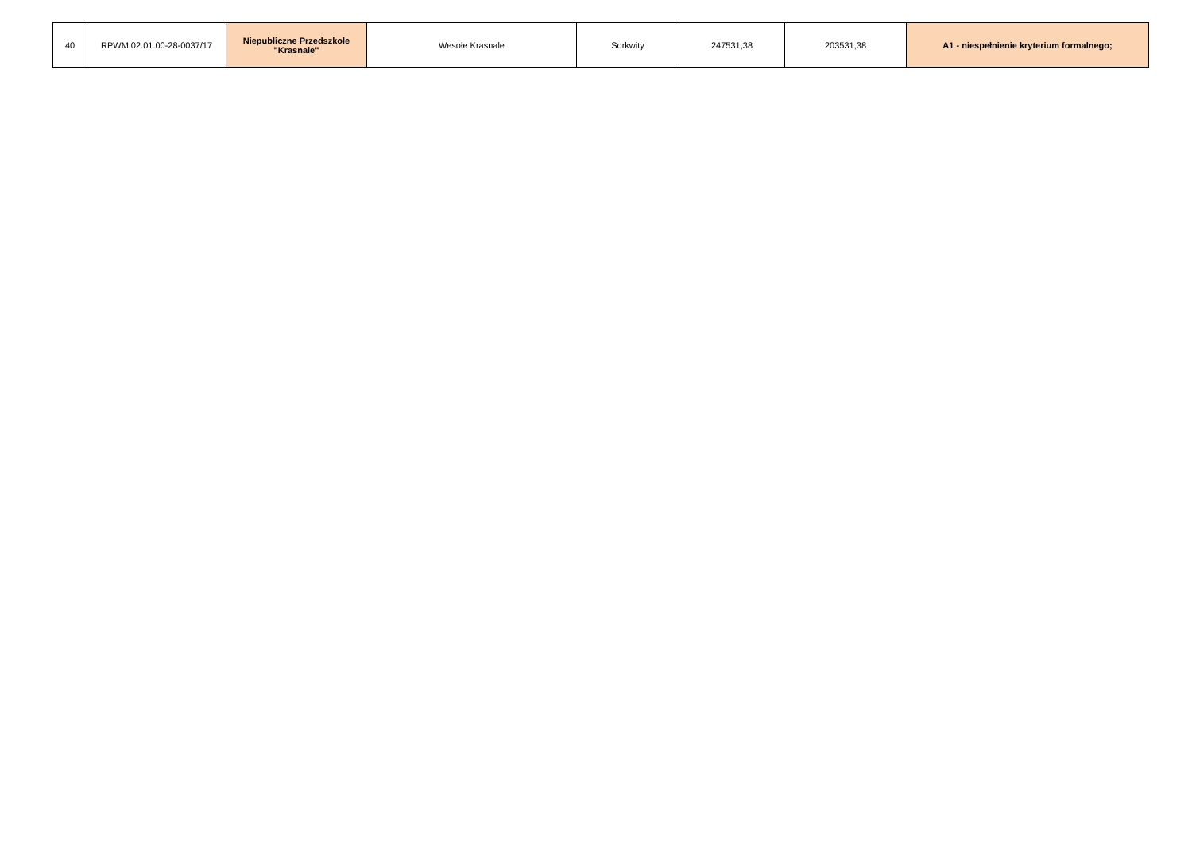| 40 | RPWM.02.01.00-28-0037/17 | Niepubliczne Przedszkole "Krasnale" | Wesołe Krasnale | Sorkwity | 247531,38 | 203531,38 | A1 - niespełnienie kryterium formalnego; |